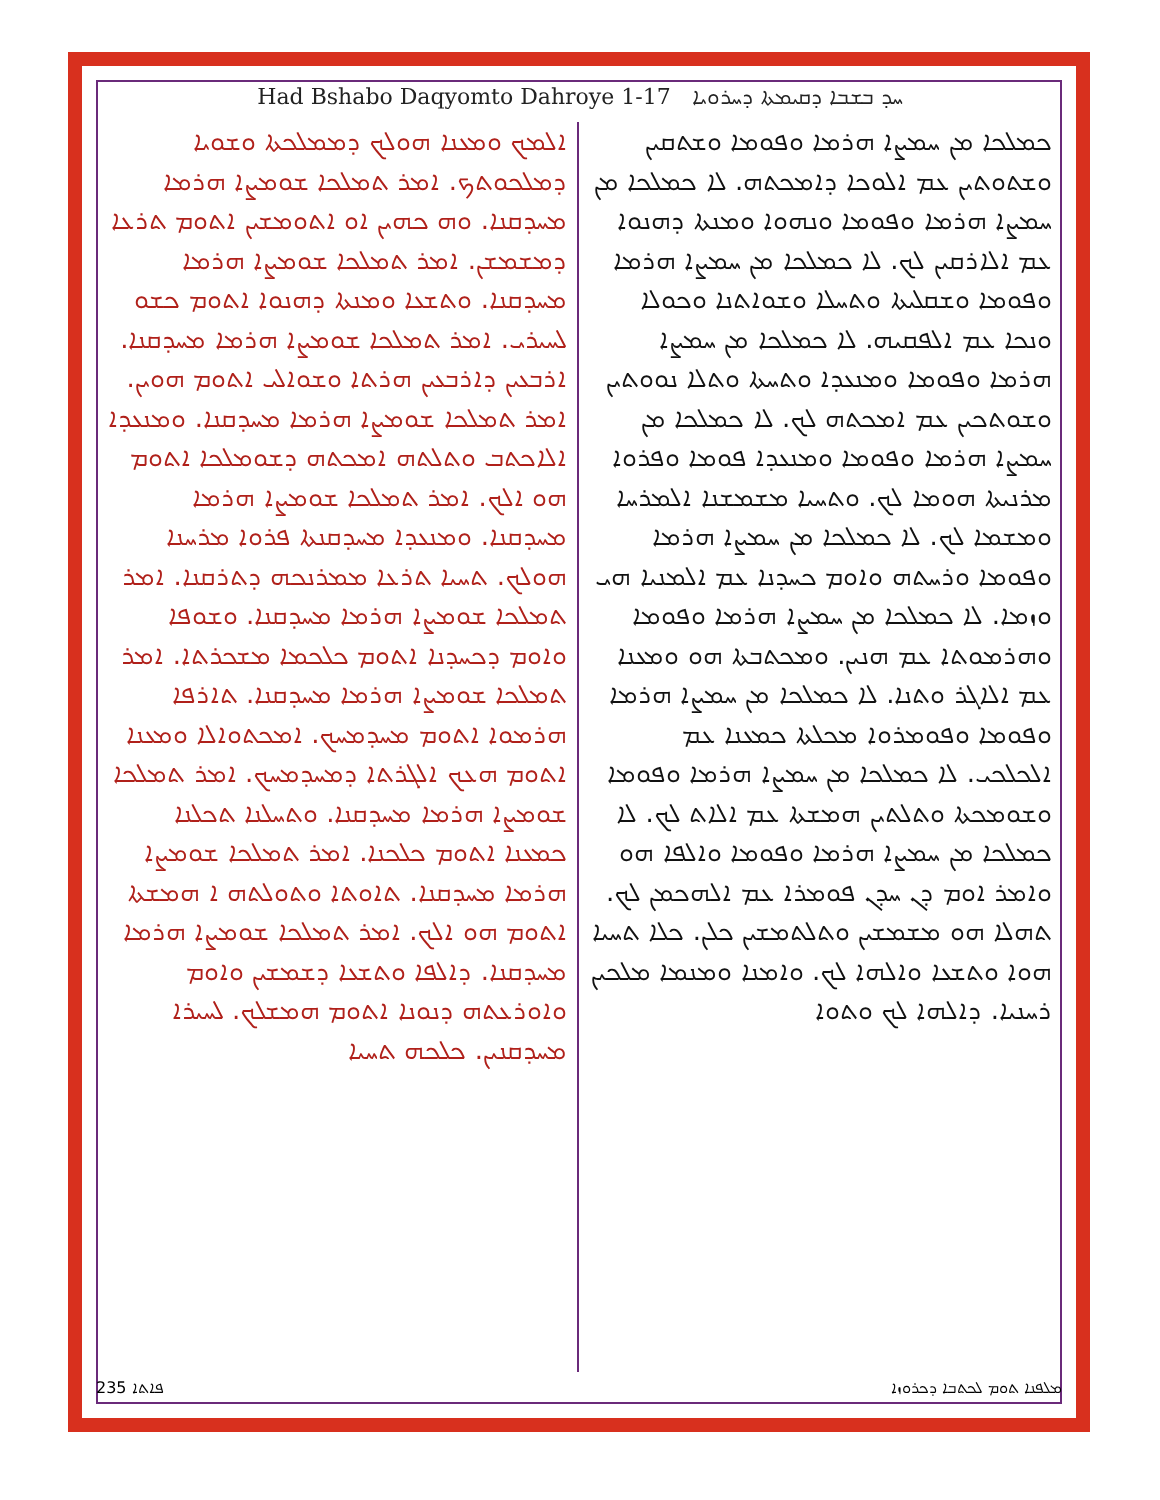Had Bshabo Daqyomto Dahroye 1-17 ܚܕ ܒܫܒܐ ܕܩܝܡܬܐ ܕܚܪܘܝܐ
ܟܡܠܟܐ ܡܢ ܚܡܨܐ ܗܪܡܐ ܘܦܘܡܐ ܘܫܬܩܝܢ ܘܫܬܘܬܝܢ ܥܡ ܐܠܘܟܐ ܕܐܡܟܬܗ. ܠܐ ܟܡܠܟܐ ܡܢ ܚܡܨܐ ܗܪܡܐ ܘܦܘܡܐ ܘܢܗܘܐ ܘܡܢܬܐ ܕܗܢܘܐ ܥܡ ܐܠܐܪܩܝܢ ܠܟ. ܠܐ ܟܡܠܟܐ ܡܢ ܚܡܨܐ ܗܪܡܐ ܘܦܘܡܐ ܘܫܩܠܝܬܐ ܘܬܚܠܐ ܘܫܘܐܬܢܐ ܘܟܘܠܐ ܘܢܟܐ ܥܡ ܐܠܦܩܝܗ. ܠܐ ܟܡܠܟܐ ܡܢ ܚܡܨܐ ܗܪܡܐ ܘܦܘܡܐ ܘܡܢܥܕܐ ܘܬܚܬܐ ܘܬܠܐ ܢܘܘܬܝܢ ܘܫܘܬܟܝܢ ܥܡ ܐܡܟܬܗ ܠܟ. ܠܐ ܟܡܠܟܐ ܡܢ ܚܡܨܐ ܗܪܡܐ ܘܦܘܡܐ ܘܡܢܥܕܐ ܦܘܡܐ ܘܦܪܘܐ ܡܪܢܝܬܐ ܗܘܡܐ ܠܟ. ܘܬܚܝܐ ܡܫܡܫܢܐ ܐܠܡܪܚܐ ܘܡܫܡܐ ܠܟ. ܠܐ ܟܡܠܟܐ ܡܢ ܚܡܨܐ ܗܪܡܐ ܘܦܘܡܐ ܘܪܚܬܗ ܘܐܘܡ ܟܚܕܢܐ ܥܡ ܐܠܡܢܝܐ ܗܝ ܘܙܡܐ. ܠܐ ܟܡܠܟܐ ܡܢ ܚܡܨܐ ܗܪܡܐ ܘܦܘܡܐ ܘܗܪܡܘܬܐ ܥܡ ܗܢܝܢ. ܘܡܟܬܒܬܐ ܗܘ ܘܡܥܢܐ ܥܡ ܐܠܐܓܪ ܘܬܢܐ. ܠܐ ܟܡܠܟܐ ܡܢ ܚܡܨܐ ܗܪܡܐ ܘܦܘܡܐ ܘܦܘܡܪܘܐ ܡܟܠܬܐ ܟܡܥܢܐ ܥܡ ܐܠܟܠܟܝ. ܠܐ ܟܡܠܟܐ ܡܢ ܚܡܨܐ ܗܪܡܐ ܘܦܘܡܐ ܘܫܘܡܟܬܐ ܘܬܠܬܝܢ ܗܡܫܬܐ ܥܡ ܐܠܐܬ ܠܟ. ܠܐ ܟܡܠܟܐ ܡܢ ܚܡܨܐ ܗܪܡܐ ܘܦܘܡܐ ܘܐܠܦܐ ܗܘ ܘܐܡܪ ܐܘܡ ܕܢ ܚܕܢ ܦܘܡܪܐ ܥܡ ܐܠܗܟܡܢ ܠܟ. ܬܗܠܐ ܗܘ ܡܫܡܫܝܢ ܘܬܠܬܡܫܝܢ ܟܠܢ. ܟܠܐ ܬܚܝܐ ܗܘܐ ܘܬܫܥܐ ܘܐܠܗܐ ܠܟ. ܘܐܡܢܐ ܘܡܢܡܐ ܡܠܟܝܢ ܪܚܢܝܐ. ܕܐܠܗܐ ܠܟ ܘܬܘܐ
ܐܠܡܟ ܘܡܥܢܐ ܗܘܠܟ ܕܡܡܠܟܬܐ ܘܫܘܝܐ ܕܡܠܟܘܬܟ. ܐܡܪ ܬܡܠܟܐ ܫܘܡܨܐ ܗܪܡܐ ܡܚܕܩܢܐ. ܘܗ ܟܗܝܢ ܐܘ ܐܬܘܡܫܝܢ ܐܬܘܡ ܬܪܥܐ ܕܡܫܡܫܢ. ܐܡܪ ܬܡܠܟܐ ܫܘܡܨܐ ܗܪܡܐ ܡܚܕܩܢܐ. ܘܬܫܥܐ ܘܡܢܬܐ ܕܗܢܘܐ ܐܬܘܡ ܟܫܘ ܠܚܝܪܝ. ܐܡܪ ܬܡܠܟܐ ܫܘܡܨܐ ܗܪܡܐ ܡܚܕܩܢܐ. ܐܪܒܥܝܢ ܕܐܪܒܥܝܢ ܗܪܬܐ ܘܫܘܐܠܝ ܐܬܘܡ ܗܘܝܢ. ܐܡܪ ܬܡܠܟܐ ܫܘܡܨܐ ܗܪܡܐ ܡܚܕܩܢܐ. ܘܡܢܥܕܐ ܐܠܐܟܬܒ ܘܬܠܬܗ ܐܡܟܬܗ ܕܫܘܡܠܟܐ ܐܬܘܡ ܗܘ ܐܠܟ. ܐܡܪ ܬܡܠܟܐ ܫܘܡܨܐ ܗܪܡܐ ܡܚܕܩܢܐ. ܘܡܢܥܕܐ ܡܚܕܩܢܬܐ ܦܪܘܐ ܡܪܚܢܐ ܗܘܠܟ. ܬܚܝܐ ܬܪܥܐ ܡܡܪܢܟܗ ܕܬܪܩܢܐ. ܐܡܪ ܬܡܠܟܐ ܫܘܡܨܐ ܗܪܡܐ ܡܚܕܩܢܐ. ܘܫܘܦܐ ܘܐܘܡ ܕܟܚܕܢܐ ܐܬܘܡ ܟܠܟܡܐ ܡܫܟܪܬܐ. ܐܡܪ ܬܡܠܟܐ ܫܘܡܨܐ ܗܪܡܐ ܡܚܕܩܢܐ. ܬܐܪܦܐ ܗܪܡܘܐ ܐܬܘܡ ܡܚܕܡܚܟ. ܐܡܟܬܘܐܠܐ ܘܡܥܢܐ ܐܬܘܡ ܗܥܟ ܐܠܓܪܬܐ ܕܡܚܕܡܚܟ. ܐܡܪ ܬܡܠܟܐ ܫܘܡܨܐ ܗܪܡܐ ܡܚܕܩܢܐ. ܘܬܚܠܢܐ ܬܟܠܢܐ ܟܡܥܢܐ ܐܬܘܡ ܟܠܟܢܐ. ܐܡܪ ܬܡܠܟܐ ܫܘܡܨܐ ܗܪܡܐ ܡܚܕܩܢܐ. ܬܐܘܬܐ ܘܬܘܠܬܗ ܐ ܗܡܫܬܐ ܐܬܘܡ ܗܘ ܐܠܟ. ܐܡܪ ܬܡܠܟܐ ܫܘܡܨܐ ܗܪܡܐ ܡܚܕܩܢܐ. ܕܐܠܦܐ ܘܬܫܥܐ ܕܫܡܫܝܢ ܘܐܘܡ ܘܐܘܪܥܬܗ ܕܢܘܢܐ ܐܬܘܡ ܗܡܫܠܟ. ܠܚܝܪܐ ܡܚܕܩܢܝܢ. ܟܠܟܗ ܬܚܝܐ
235 ܦܐܬܐ ܡܠܦܢܐ ܬܘܡ ܠܟܬܒܐ ܕܟܪܘܙܐ